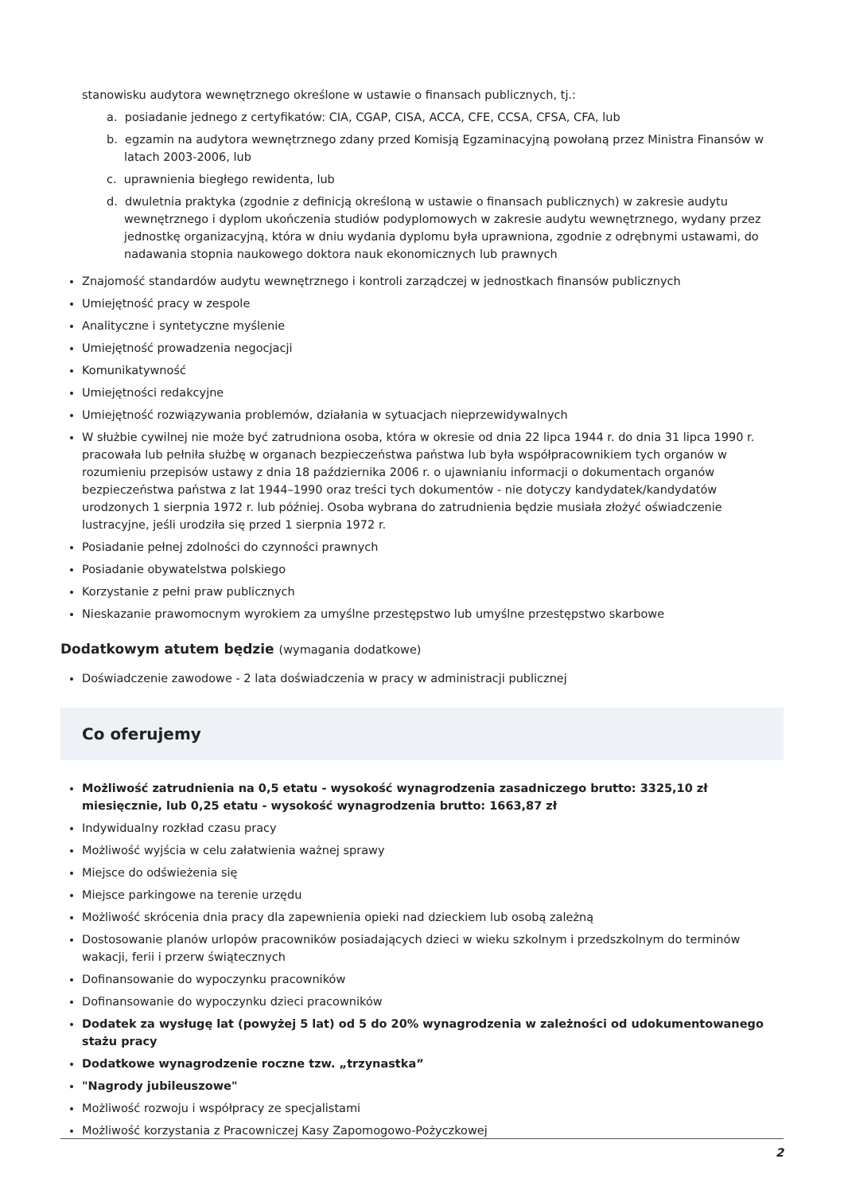stanowisku audytora wewnętrznego określone w ustawie o finansach publicznych, tj.:
a. posiadanie jednego z certyfikatów: CIA, CGAP, CISA, ACCA, CFE, CCSA, CFSA, CFA, lub
b. egzamin na audytora wewnętrznego zdany przed Komisją Egzaminacyjną powołaną przez Ministra Finansów w latach 2003-2006, lub
c. uprawnienia biegłego rewidenta, lub
d. dwuletnia praktyka (zgodnie z definicją określoną w ustawie o finansach publicznych) w zakresie audytu wewnętrznego i dyplom ukończenia studiów podyplomowych w zakresie audytu wewnętrznego, wydany przez jednostkę organizacyjną, która w dniu wydania dyplomu była uprawniona, zgodnie z odrębnymi ustawami, do nadawania stopnia naukowego doktora nauk ekonomicznych lub prawnych
Znajomość standardów audytu wewnętrznego i kontroli zarządczej w jednostkach finansów publicznych
Umiejętność pracy w zespole
Analityczne i syntetyczne myślenie
Umiejętność prowadzenia negocjacji
Komunikatywność
Umiejętności redakcyjne
Umiejętność rozwiązywania problemów, działania w sytuacjach nieprzewidywalnych
W służbie cywilnej nie może być zatrudniona osoba, która w okresie od dnia 22 lipca 1944 r. do dnia 31 lipca 1990 r. pracowała lub pełniła służbę w organach bezpieczeństwa państwa lub była współpracownikiem tych organów w rozumieniu przepisów ustawy z dnia 18 października 2006 r. o ujawnianiu informacji o dokumentach organów bezpieczeństwa państwa z lat 1944–1990 oraz treści tych dokumentów - nie dotyczy kandydatek/kandydatów urodzonych 1 sierpnia 1972 r. lub później. Osoba wybrana do zatrudnienia będzie musiała złożyć oświadczenie lustracyjne, jeśli urodziła się przed 1 sierpnia 1972 r.
Posiadanie pełnej zdolności do czynności prawnych
Posiadanie obywatelstwa polskiego
Korzystanie z pełni praw publicznych
Nieskazanie prawomocnym wyrokiem za umyślne przestępstwo lub umyślne przestępstwo skarbowe
Dodatkowym atutem będzie (wymagania dodatkowe)
Doświadczenie zawodowe - 2 lata doświadczenia w pracy w administracji publicznej
Co oferujemy
Możliwość zatrudnienia na 0,5 etatu - wysokość wynagrodzenia zasadniczego brutto: 3325,10 zł miesięcznie, lub 0,25 etatu - wysokość wynagrodzenia brutto: 1663,87 zł
Indywidualny rozkład czasu pracy
Możliwość wyjścia w celu załatwienia ważnej sprawy
Miejsce do odświeżenia się
Miejsce parkingowe na terenie urzędu
Możliwość skrócenia dnia pracy dla zapewnienia opieki nad dzieckiem lub osobą zależną
Dostosowanie planów urlopów pracowników posiadających dzieci w wieku szkolnym i przedszkolnym do terminów wakacji, ferii i przerw świątecznych
Dofinansowanie do wypoczynku pracowników
Dofinansowanie do wypoczynku dzieci pracowników
Dodatek za wysługę lat (powyżej 5 lat) od 5 do 20% wynagrodzenia w zależności od udokumentowanego stażu pracy
Dodatkowe wynagrodzenie roczne tzw. „trzynastka”
"Nagrody jubileuszowe"
Możliwość rozwoju i współpracy ze specjalistami
Możliwość korzystania z Pracowniczej Kasy Zapomogowo-Pożyczkowej
2